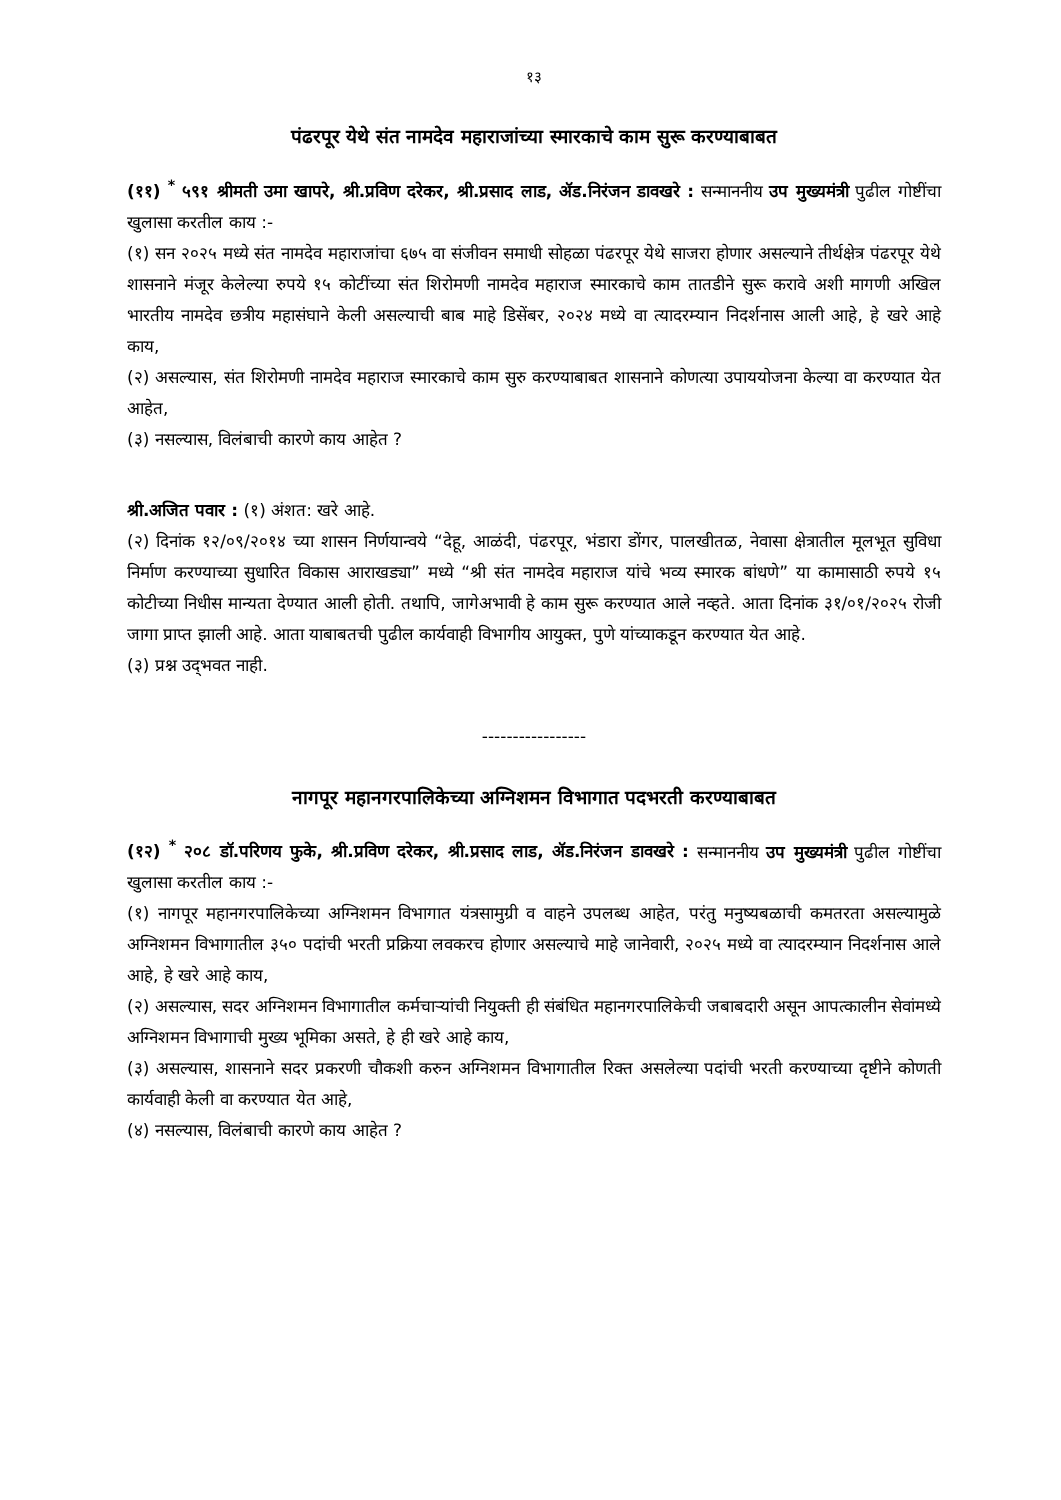१३
पंढरपूर येथे संत नामदेव महाराजांच्या स्मारकाचे काम सुरू करण्याबाबत
(११) <sup>*</sup> ५९१ श्रीमती उमा खापरे, श्री.प्रविण दरेकर, श्री.प्रसाद लाड, ॲड.निरंजन डावखरे : सन्माननीय उप मुख्यमंत्री पुढील गोष्टींचा खुलासा करतील काय :-
(१) सन २०२५ मध्ये संत नामदेव महाराजांचा ६७५ वा संजीवन समाधी सोहळा पंढरपूर येथे साजरा होणार असल्याने तीर्थक्षेत्र पंढरपूर येथे शासनाने मंजूर केलेल्या रुपये १५ कोटींच्या संत शिरोमणी नामदेव महाराज स्मारकाचे काम तातडीने सुरू करावे अशी मागणी अखिल भारतीय नामदेव छत्रीय महासंघाने केली असल्याची बाब माहे डिसेंबर, २०२४ मध्ये वा त्यादरम्यान निदर्शनास आली आहे, हे खरे आहे काय,
(२) असल्यास, संत शिरोमणी नामदेव महाराज स्मारकाचे काम सुरु करण्याबाबत शासनाने कोणत्या उपाययोजना केल्या वा करण्यात येत आहेत,
(३) नसल्यास, विलंबाची कारणे काय आहेत ?
श्री.अजित पवार : (१) अंशत: खरे आहे.
(२) दिनांक १२/०९/२०१४ च्या शासन निर्णयान्वये “देहू, आळंदी, पंढरपूर, भंडारा डोंगर, पालखीतळ, नेवासा क्षेत्रातील मूलभूत सुविधा निर्माण करण्याच्या सुधारित विकास आराखड्या” मध्ये “श्री संत नामदेव महाराज यांचे भव्य स्मारक बांधणे” या कामासाठी रुपये १५ कोटीच्या निधीस मान्यता देण्यात आली होती. तथापि, जागेअभावी हे काम सुरू करण्यात आले नव्हते. आता दिनांक ३१/०१/२०२५ रोजी जागा प्राप्त झाली आहे. आता याबाबतची पुढील कार्यवाही विभागीय आयुक्त, पुणे यांच्याकडून करण्यात येत आहे.
(३) प्रश्न उद्‌भवत नाही.
-----------------
नागपूर महानगरपालिकेच्या अग्निशमन विभागात पदभरती करण्याबाबत
(१२) <sup>*</sup> २०८ डॉ.परिणय फुके, श्री.प्रविण दरेकर, श्री.प्रसाद लाड, ॲड.निरंजन डावखरे : सन्माननीय उप मुख्यमंत्री पुढील गोष्टींचा खुलासा करतील काय :-
(१) नागपूर महानगरपालिकेच्या अग्निशमन विभागात यंत्रसामुग्री व वाहने उपलब्ध आहेत, परंतु मनुष्यबळाची कमतरता असल्यामुळे अग्निशमन विभागातील ३५० पदांची भरती प्रक्रिया लवकरच होणार असल्याचे माहे जानेवारी, २०२५ मध्ये वा त्यादरम्यान निदर्शनास आले आहे, हे खरे आहे काय,
(२) असल्यास, सदर अग्निशमन विभागातील कर्मचाऱ्यांची नियुक्ती ही संबंधित महानगरपालिकेची जबाबदारी असून आपत्कालीन सेवांमध्ये अग्निशमन विभागाची मुख्य भूमिका असते, हे ही खरे आहे काय,
(३) असल्यास, शासनाने सदर प्रकरणी चौकशी करुन अग्निशमन विभागातील रिक्त असलेल्या पदांची भरती करण्याच्या दृष्टीने कोणती कार्यवाही केली वा करण्यात येत आहे,
(४) नसल्यास, विलंबाची कारणे काय आहेत ?